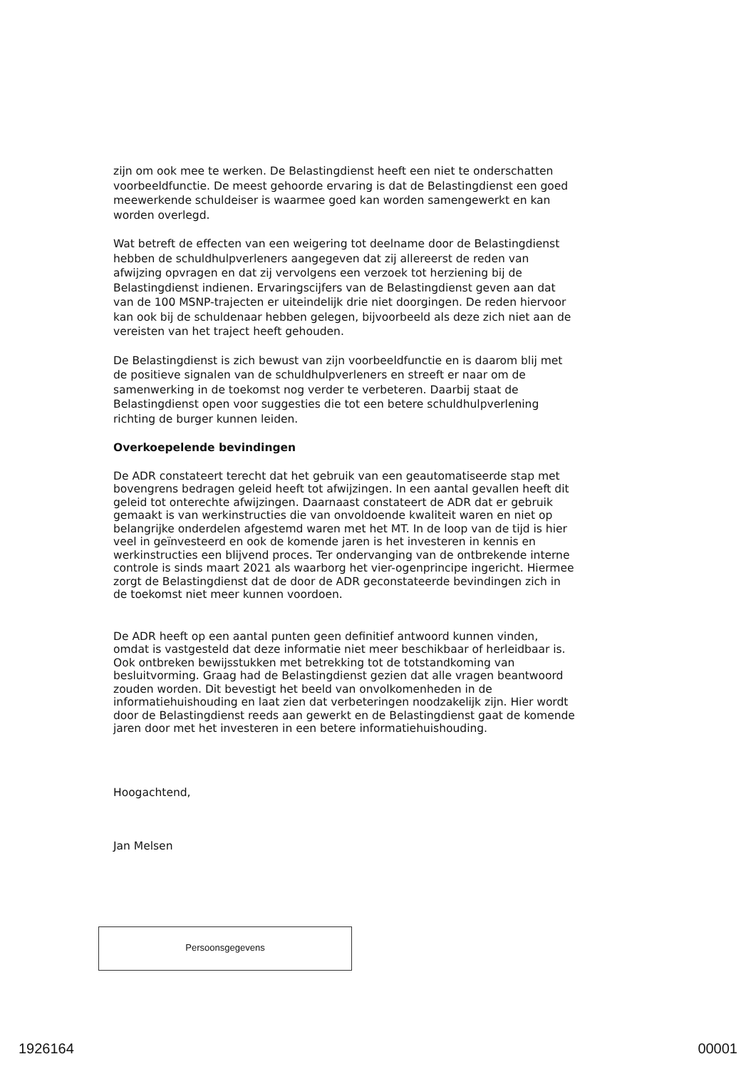zijn om ook mee te werken. De Belastingdienst heeft een niet te onderschatten voorbeeldfunctie. De meest gehoorde ervaring is dat de Belastingdienst een goed meewerkende schuldeiser is waarmee goed kan worden samengewerkt en kan worden overlegd.
Wat betreft de effecten van een weigering tot deelname door de Belastingdienst hebben de schuldhulpverleners aangegeven dat zij allereerst de reden van afwijzing opvragen en dat zij vervolgens een verzoek tot herziening bij de Belastingdienst indienen. Ervaringscijfers van de Belastingdienst geven aan dat van de 100 MSNP-trajecten er uiteindelijk drie niet doorgingen. De reden hiervoor kan ook bij de schuldenaar hebben gelegen, bijvoorbeeld als deze zich niet aan de vereisten van het traject heeft gehouden.
De Belastingdienst is zich bewust van zijn voorbeeldfunctie en is daarom blij met de positieve signalen van de schuldhulpverleners en streeft er naar om de samenwerking in de toekomst nog verder te verbeteren. Daarbij staat de Belastingdienst open voor suggesties die tot een betere schuldhulpverlening richting de burger kunnen leiden.
Overkoepelende bevindingen
De ADR constateert terecht dat het gebruik van een geautomatiseerde stap met bovengrens bedragen geleid heeft tot afwijzingen. In een aantal gevallen heeft dit geleid tot onterechte afwijzingen. Daarnaast constateert de ADR dat er gebruik gemaakt is van werkinstructies die van onvoldoende kwaliteit waren en niet op belangrijke onderdelen afgestemd waren met het MT. In de loop van de tijd is hier veel in geïnvesteerd en ook de komende jaren is het investeren in kennis en werkinstructies een blijvend proces. Ter ondervanging van de ontbrekende interne controle is sinds maart 2021 als waarborg het vier-ogenprincipe ingericht. Hiermee zorgt de Belastingdienst dat de door de ADR geconstateerde bevindingen zich in de toekomst niet meer kunnen voordoen.
De ADR heeft op een aantal punten geen definitief antwoord kunnen vinden, omdat is vastgesteld dat deze informatie niet meer beschikbaar of herleidbaar is. Ook ontbreken bewijsstukken met betrekking tot de totstandkoming van besluitvorming. Graag had de Belastingdienst gezien dat alle vragen beantwoord zouden worden. Dit bevestigt het beeld van onvolkomenheden in de informatiehuishouding en laat zien dat verbeteringen noodzakelijk zijn. Hier wordt door de Belastingdienst reeds aan gewerkt en de Belastingdienst gaat de komende jaren door met het investeren in een betere informatiehuishouding.
Hoogachtend,
Jan Melsen
Persoonsgegevens
1926164 00001